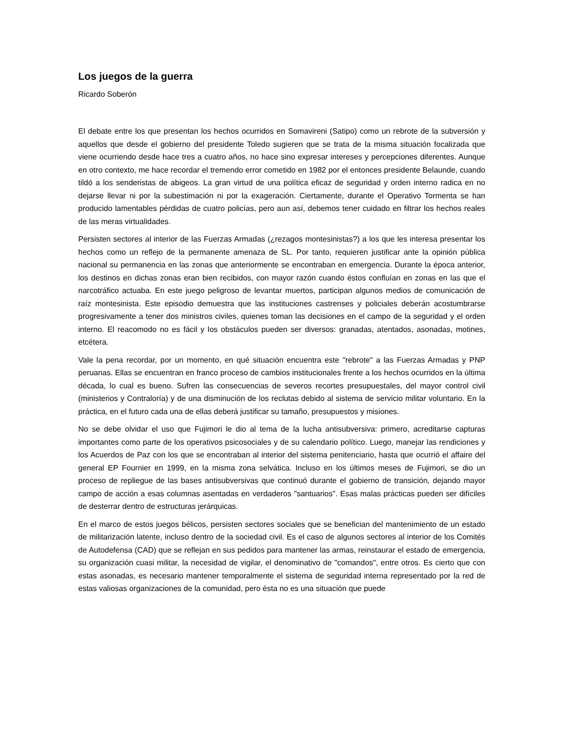Los juegos de la guerra
Ricardo Soberón
El debate entre los que presentan los hechos ocurridos en Somavireni (Satipo) como un rebrote de la subversión y aquellos que desde el gobierno del presidente Toledo sugieren que se trata de la misma situación focalizada que viene ocurriendo desde hace tres a cuatro años, no hace sino expresar intereses y percepciones diferentes. Aunque en otro contexto, me hace recordar el tremendo error cometido en 1982 por el entonces presidente Belaunde, cuando tildó a los senderistas de abigeos. La gran virtud de una política eficaz de seguridad y orden interno radica en no dejarse llevar ni por la subestimación ni por la exageración. Ciertamente, durante el Operativo Tormenta se han producido lamentables pérdidas de cuatro policías, pero aun así, debemos tener cuidado en filtrar los hechos reales de las meras virtualidades.
Persisten sectores al interior de las Fuerzas Armadas (¿rezagos montesinistas?) a los que les interesa presentar los hechos como un reflejo de la permanente amenaza de SL. Por tanto, requieren justificar ante la opinión pública nacional su permanencia en las zonas que anteriormente se encontraban en emergencia. Durante la época anterior, los destinos en dichas zonas eran bien recibidos, con mayor razón cuando éstos confluían en zonas en las que el narcotráfico actuaba. En este juego peligroso de levantar muertos, participan algunos medios de comunicación de raíz montesinista. Este episodio demuestra que las instituciones castrenses y policiales deberán acostumbrarse progresivamente a tener dos ministros civiles, quienes toman las decisiones en el campo de la seguridad y el orden interno. El reacomodo no es fácil y los obstáculos pueden ser diversos: granadas, atentados, asonadas, motines, etcétera.
Vale la pena recordar, por un momento, en qué situación encuentra este "rebrote" a las Fuerzas Armadas y PNP peruanas. Ellas se encuentran en franco proceso de cambios institucionales frente a los hechos ocurridos en la última década, lo cual es bueno. Sufren las consecuencias de severos recortes presupuestales, del mayor control civil (ministerios y Contraloría) y de una disminución de los reclutas debido al sistema de servicio militar voluntario. En la práctica, en el futuro cada una de ellas deberá justificar su tamaño, presupuestos y misiones.
No se debe olvidar el uso que Fujimori le dio al tema de la lucha antisubversiva: primero, acreditarse capturas importantes como parte de los operativos psicosociales y de su calendario político. Luego, manejar las rendiciones y los Acuerdos de Paz con los que se encontraban al interior del sistema penitenciario, hasta que ocurrió el affaire del general EP Fournier en 1999, en la misma zona selvática. Incluso en los últimos meses de Fujimori, se dio un proceso de repliegue de las bases antisubversivas que continuó durante el gobierno de transición, dejando mayor campo de acción a esas columnas asentadas en verdaderos "santuarios". Esas malas prácticas pueden ser difíciles de desterrar dentro de estructuras jerárquicas.
En el marco de estos juegos bélicos, persisten sectores sociales que se benefician del mantenimiento de un estado de militarización latente, incluso dentro de la sociedad civil. Es el caso de algunos sectores al interior de los Comités de Autodefensa (CAD) que se reflejan en sus pedidos para mantener las armas, reinstaurar el estado de emergencia, su organización cuasi militar, la necesidad de vigilar, el denominativo de "comandos", entre otros. Es cierto que con estas asonadas, es necesario mantener temporalmente el sistema de seguridad interna representado por la red de estas valiosas organizaciones de la comunidad, pero ésta no es una situación que puede